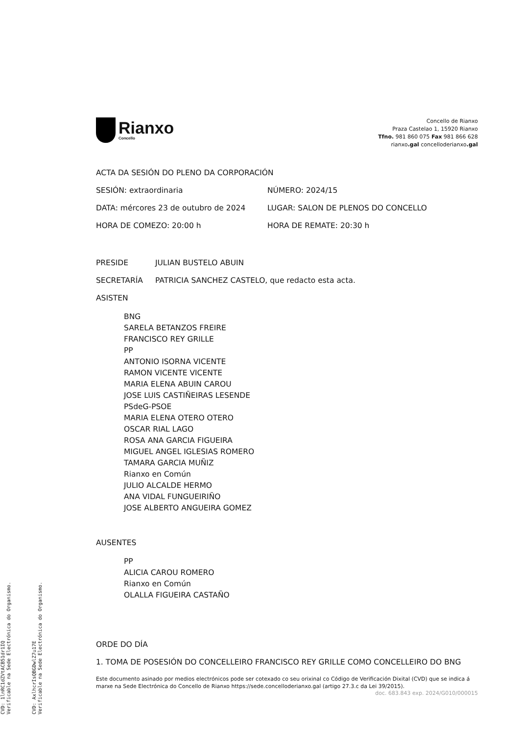Rianxo
Concello
Concello de Rianxo
Praza Castelao 1, 15920 Rianxo
Tfno. 981 860 075 Fax 981 866 628
rianxo.gal concelloderianxo.gal
ACTA DA SESIÓN DO PLENO DA CORPORACIÓN
SESIÓN: extraordinaria NÚMERO: 2024/15
DATA: mércores 23 de outubro de 2024 LUGAR: SALON DE PLENOS DO CONCELLO
HORA DE COMEZO: 20:00 h HORA DE REMATE: 20:30 h
PRESIDE JULIAN BUSTELO ABUIN
SECRETARÍA PATRICIA SANCHEZ CASTELO, que redacto esta acta.
ASISTEN
BNG
SARELA BETANZOS FREIRE
FRANCISCO REY GRILLE
PP
ANTONIO ISORNA VICENTE
RAMON VICENTE VICENTE
MARIA ELENA ABUIN CAROU
JOSE LUIS CASTIÑEIRAS LESENDE
PSdeG-PSOE
MARIA ELENA OTERO OTERO
OSCAR RIAL LAGO
ROSA ANA GARCIA FIGUEIRA
MIGUEL ANGEL IGLESIAS ROMERO
TAMARA GARCIA MUÑIZ
Rianxo en Común
JULIO ALCALDE HERMO
ANA VIDAL FUNGUEIRIÑO
JOSE ALBERTO ANGUEIRA GOMEZ
AUSENTES
PP
ALICIA CAROU ROMERO
Rianxo en Común
OLALLA FIGUEIRA CASTAÑO
ORDE DO DÍA
1. TOMA DE POSESIÓN DO CONCELLEIRO FRANCISCO REY GRILLE COMO CONCELLEIRO DO BNG
Este documento asinado por medios electrónicos pode ser cotexado co seu orixinal co Código de Verificación Dixital (CVD) que se indica á marxe na Sede Electrónica do Concello de Rianxo https://sede.concelloderianxo.gal (artigo 27.3.c da Lei 39/2015).
doc. 683.843 exp. 2024/G010/000015
CVD: 1lnRC1dZVtACB51dr1IQ
Verificable na Sede Electrónica do Organismo.
CVD: AxlhcrIsQBGDwlZ7u17E
Verificable na Sede Electrónica do Organismo.